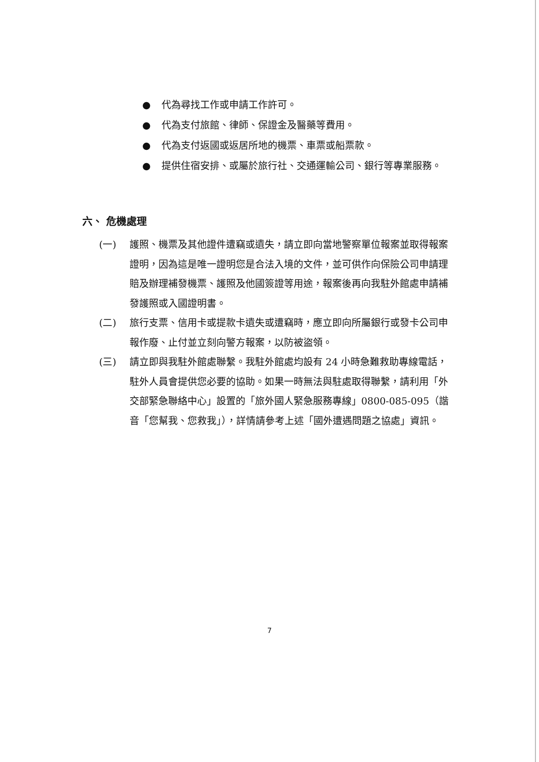● 代為尋找工作或申請工作許可。
● 代為支付旅館、律師、保證金及醫藥等費用。
● 代為支付返國或返居所地的機票、車票或船票款。
● 提供住宿安排、或屬於旅行社、交通運輸公司、銀行等專業服務。
六、 危機處理
(一) 護照、機票及其他證件遭竊或遺失，請立即向當地警察單位報案並取得報案證明，因為這是唯一證明您是合法入境的文件，並可供作向保險公司申請理賠及辦理補發機票、護照及他國簽證等用途，報案後再向我駐外館處申請補發護照或入國證明書。
(二) 旅行支票、信用卡或提款卡遺失或遭竊時，應立即向所屬銀行或發卡公司申報作廢、止付並立刻向警方報案，以防被盜領。
(三) 請立即與我駐外館處聯繫。我駐外館處均設有 24 小時急難救助專線電話，駐外人員會提供您必要的協助。如果一時無法與駐處取得聯繫，請利用「外交部緊急聯絡中心」設置的「旅外國人緊急服務專線」0800-085-095（諧音「您幫我、您救我」），詳情請參考上述「國外遭遇問題之協處」資訊。
7